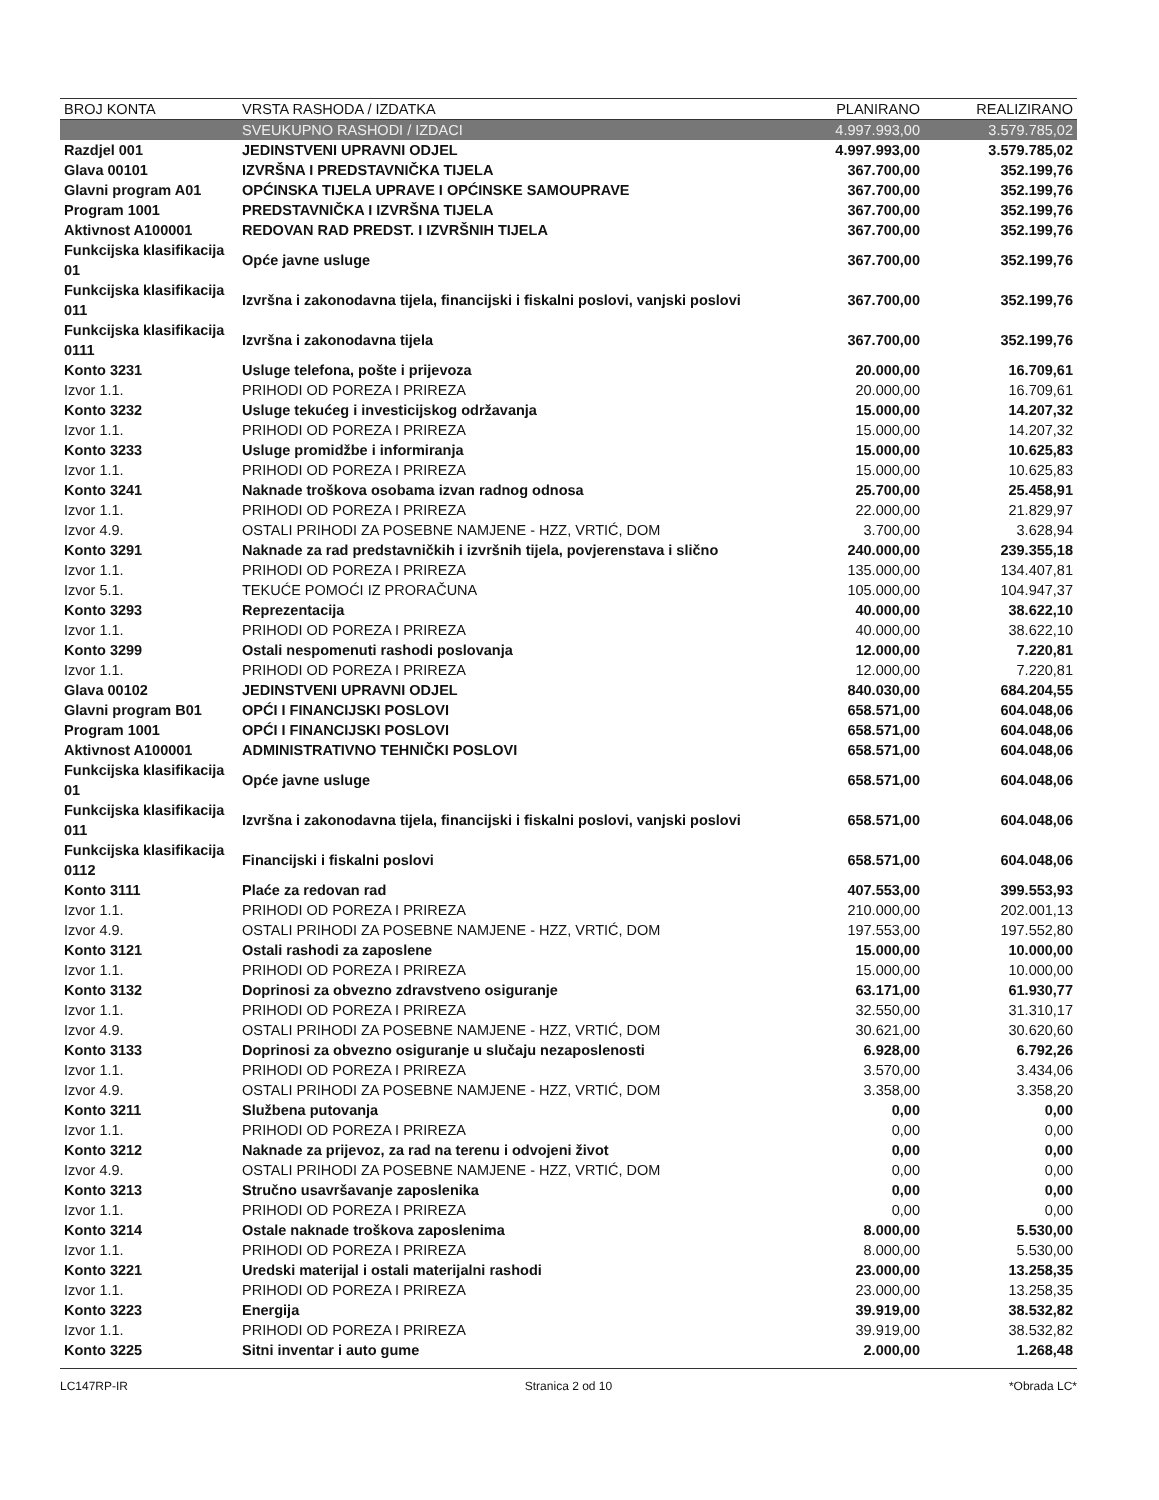| BROJ KONTA | VRSTA RASHODA / IZDATKA | PLANIRANO | REALIZIRANO |
| --- | --- | --- | --- |
| | SVEUKUPNO RASHODI / IZDACI | 4.997.993,00 | 3.579.785,02 |
| Razdjel 001 | JEDINSTVENI UPRAVNI ODJEL | 4.997.993,00 | 3.579.785,02 |
| Glava 00101 | IZVRŠNA I PREDSTAVNIČKA TIJELA | 367.700,00 | 352.199,76 |
| Glavni program A01 | OPĆINSKA TIJELA UPRAVE I OPĆINSKE SAMOUPRAVE | 367.700,00 | 352.199,76 |
| Program 1001 | PREDSTAVNIČKA I IZVRŠNA TIJELA | 367.700,00 | 352.199,76 |
| Aktivnost A100001 | REDOVAN RAD PREDST. I IZVRŠNIH TIJELA | 367.700,00 | 352.199,76 |
| Funkcijska klasifikacija 01 | Opće javne usluge | 367.700,00 | 352.199,76 |
| Funkcijska klasifikacija 011 | Izvršna i zakonodavna tijela, financijski i fiskalni poslovi, vanjski poslovi | 367.700,00 | 352.199,76 |
| Funkcijska klasifikacija 0111 | Izvršna i zakonodavna tijela | 367.700,00 | 352.199,76 |
| Konto 3231 | Usluge telefona, pošte i prijevoza | 20.000,00 | 16.709,61 |
| Izvor 1.1. | PRIHODI OD POREZA I PRIREZA | 20.000,00 | 16.709,61 |
| Konto 3232 | Usluge tekućeg i investicijskog održavanja | 15.000,00 | 14.207,32 |
| Izvor 1.1. | PRIHODI OD POREZA I PRIREZA | 15.000,00 | 14.207,32 |
| Konto 3233 | Usluge promidžbe i informiranja | 15.000,00 | 10.625,83 |
| Izvor 1.1. | PRIHODI OD POREZA I PRIREZA | 15.000,00 | 10.625,83 |
| Konto 3241 | Naknade troškova osobama izvan radnog odnosa | 25.700,00 | 25.458,91 |
| Izvor 1.1. | PRIHODI OD POREZA I PRIREZA | 22.000,00 | 21.829,97 |
| Izvor 4.9. | OSTALI PRIHODI ZA POSEBNE NAMJENE - HZZ, VRTIĆ, DOM | 3.700,00 | 3.628,94 |
| Konto 3291 | Naknade za rad predstavničkih i izvršnih tijela, povjerenstava i slično | 240.000,00 | 239.355,18 |
| Izvor 1.1. | PRIHODI OD POREZA I PRIREZA | 135.000,00 | 134.407,81 |
| Izvor 5.1. | TEKUĆE POMOĆI IZ PRORAČUNA | 105.000,00 | 104.947,37 |
| Konto 3293 | Reprezentacija | 40.000,00 | 38.622,10 |
| Izvor 1.1. | PRIHODI OD POREZA I PRIREZA | 40.000,00 | 38.622,10 |
| Konto 3299 | Ostali nespomenuti rashodi poslovanja | 12.000,00 | 7.220,81 |
| Izvor 1.1. | PRIHODI OD POREZA I PRIREZA | 12.000,00 | 7.220,81 |
| Glava 00102 | JEDINSTVENI UPRAVNI ODJEL | 840.030,00 | 684.204,55 |
| Glavni program B01 | OPĆI I FINANCIJSKI POSLOVI | 658.571,00 | 604.048,06 |
| Program 1001 | OPĆI I FINANCIJSKI POSLOVI | 658.571,00 | 604.048,06 |
| Aktivnost A100001 | ADMINISTRATIVNO TEHNIČKI POSLOVI | 658.571,00 | 604.048,06 |
| Funkcijska klasifikacija 01 | Opće javne usluge | 658.571,00 | 604.048,06 |
| Funkcijska klasifikacija 011 | Izvršna i zakonodavna tijela, financijski i fiskalni poslovi, vanjski poslovi | 658.571,00 | 604.048,06 |
| Funkcijska klasifikacija 0112 | Financijski i fiskalni poslovi | 658.571,00 | 604.048,06 |
| Konto 3111 | Plaće za redovan rad | 407.553,00 | 399.553,93 |
| Izvor 1.1. | PRIHODI OD POREZA I PRIREZA | 210.000,00 | 202.001,13 |
| Izvor 4.9. | OSTALI PRIHODI ZA POSEBNE NAMJENE - HZZ, VRTIĆ, DOM | 197.553,00 | 197.552,80 |
| Konto 3121 | Ostali rashodi za zaposlene | 15.000,00 | 10.000,00 |
| Izvor 1.1. | PRIHODI OD POREZA I PRIREZA | 15.000,00 | 10.000,00 |
| Konto 3132 | Doprinosi za obvezno zdravstveno osiguranje | 63.171,00 | 61.930,77 |
| Izvor 1.1. | PRIHODI OD POREZA I PRIREZA | 32.550,00 | 31.310,17 |
| Izvor 4.9. | OSTALI PRIHODI ZA POSEBNE NAMJENE - HZZ, VRTIĆ, DOM | 30.621,00 | 30.620,60 |
| Konto 3133 | Doprinosi za obvezno osiguranje u slučaju nezaposlenosti | 6.928,00 | 6.792,26 |
| Izvor 1.1. | PRIHODI OD POREZA I PRIREZA | 3.570,00 | 3.434,06 |
| Izvor 4.9. | OSTALI PRIHODI ZA POSEBNE NAMJENE - HZZ, VRTIĆ, DOM | 3.358,00 | 3.358,20 |
| Konto 3211 | Službena putovanja | 0,00 | 0,00 |
| Izvor 1.1. | PRIHODI OD POREZA I PRIREZA | 0,00 | 0,00 |
| Konto 3212 | Naknade za prijevoz, za rad na terenu i odvojeni život | 0,00 | 0,00 |
| Izvor 4.9. | OSTALI PRIHODI ZA POSEBNE NAMJENE - HZZ, VRTIĆ, DOM | 0,00 | 0,00 |
| Konto 3213 | Stručno usavršavanje zaposlenika | 0,00 | 0,00 |
| Izvor 1.1. | PRIHODI OD POREZA I PRIREZA | 0,00 | 0,00 |
| Konto 3214 | Ostale naknade troškova zaposlenima | 8.000,00 | 5.530,00 |
| Izvor 1.1. | PRIHODI OD POREZA I PRIREZA | 8.000,00 | 5.530,00 |
| Konto 3221 | Uredski materijal i ostali materijalni rashodi | 23.000,00 | 13.258,35 |
| Izvor 1.1. | PRIHODI OD POREZA I PRIREZA | 23.000,00 | 13.258,35 |
| Konto 3223 | Energija | 39.919,00 | 38.532,82 |
| Izvor 1.1. | PRIHODI OD POREZA I PRIREZA | 39.919,00 | 38.532,82 |
| Konto 3225 | Sitni inventar i auto gume | 2.000,00 | 1.268,48 |
LC147RP-IR Stranica 2 od 10 *Obrada LC*